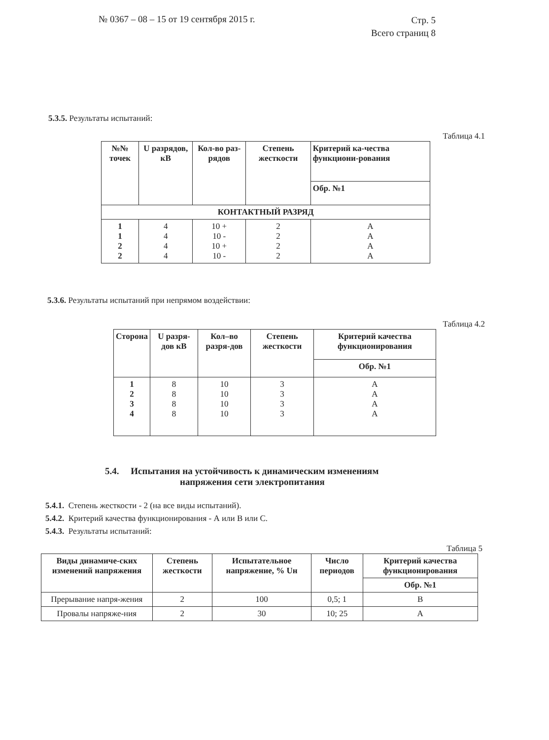№ 0367 – 08 – 15 от 19 сентября 2015 г.
Стр. 5
Всего страниц 8
5.3.5. Результаты испытаний:
Таблица 4.1
| №№ точек | U разрядов, кВ | Кол-во раз-рядов | Степень жесткости | Критерий ка-чества функциони-рования |
| --- | --- | --- | --- | --- |
| | | | | Обр. №1 |
| КОНТАКТНЫЙ РАЗРЯД | | | | |
| 1 1 2 2 | 4 4 4 4 | 10 + 10 - 10 + 10 - | 2 2 2 2 | A A A A |
5.3.6. Результаты испытаний при непрямом воздействии:
Таблица 4.2
| Сторона | U разря-дов кВ | Кол–во разря-дов | Степень жесткости | Критерий качества функционирования |
| --- | --- | --- | --- | --- |
| | | | | Обр. №1 |
| 1 2 3 4 | 8 8 8 8 | 10 10 10 10 | 3 3 3 3 | A A A A |
5.4. Испытания на устойчивость к динамическим изменениям
напряжения сети электропитания
5.4.1. Степень жесткости - 2 (на все виды испытаний).
5.4.2. Критерий качества функционирования - А или В или С.
5.4.3. Результаты испытаний:
Таблица 5
| Виды динамиче-ских изменений напряжения | Степень жесткости | Испытательное напряжение, % Uн | Число периодов | Критерий качества функционирования |
| --- | --- | --- | --- | --- |
| | | | | Обр. №1 |
| Прерывание напря-жения | 2 | 100 | 0,5; 1 | B |
| Провалы напряже-ния | 2 | 30 | 10; 25 | A |